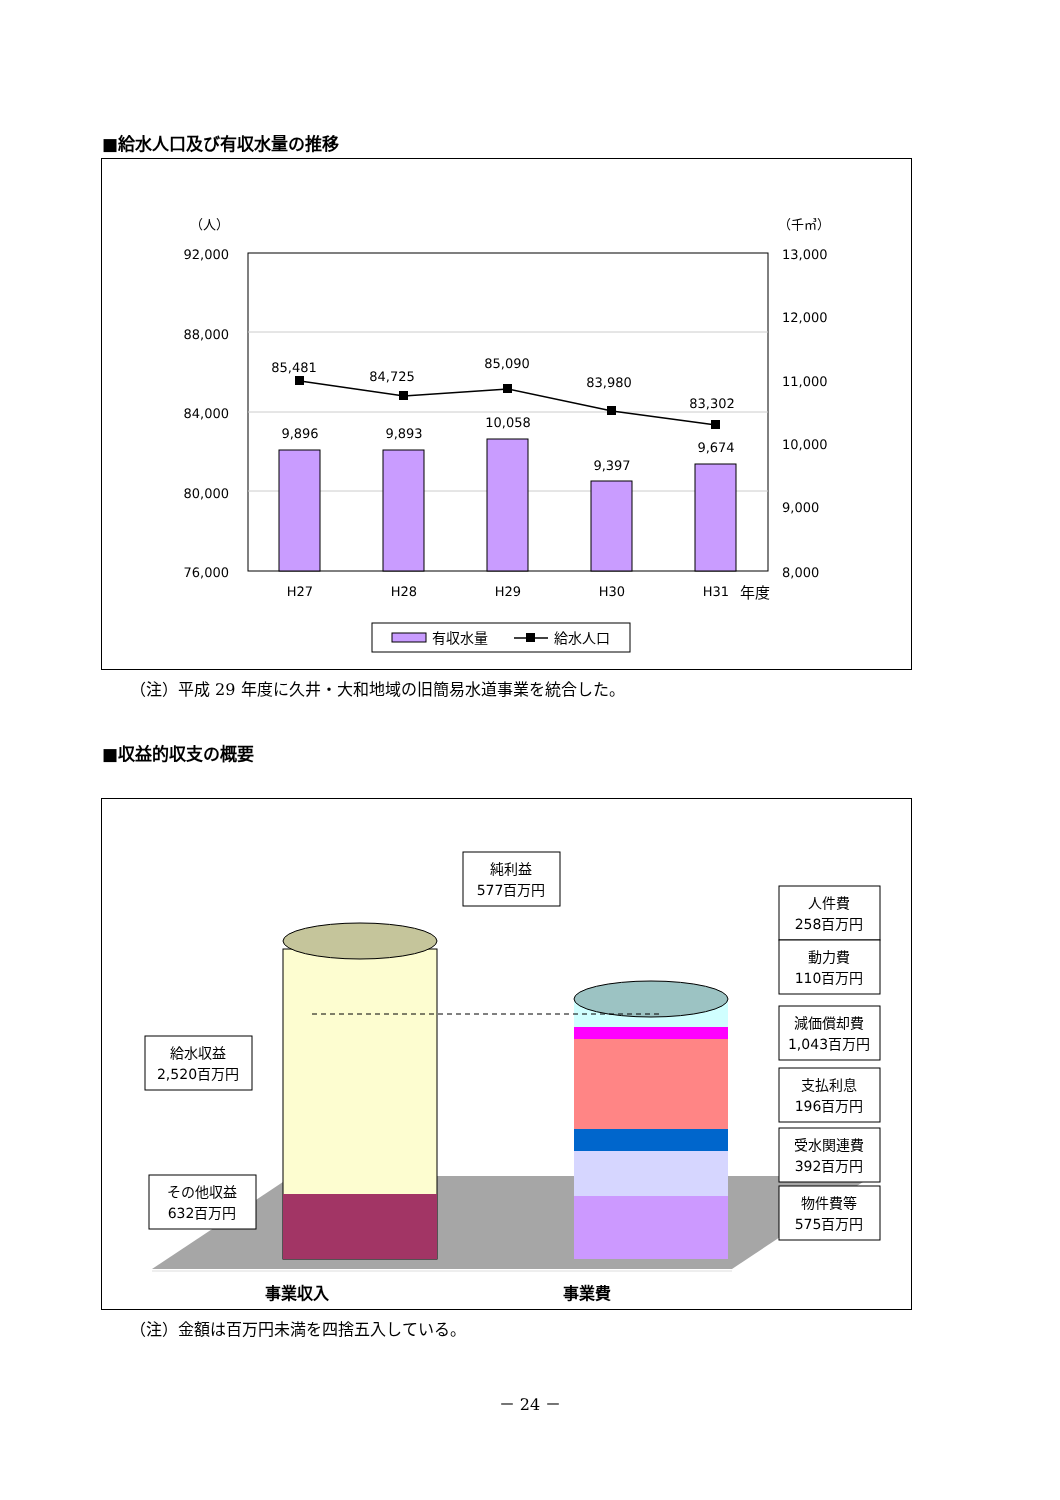■給水人口及び有収水量の推移
（人）
（千㎥）
92,000
88,000
84,000
80,000
76,000
13,000
12,000
11,000
10,000
9,000
8,000
85,481
84,725
85,090
83,980
83,302
9,896
9,893
10,058
9,397
9,674
H27
H28
H29
H30
H31
年度
有収水量
給水人口
（注）平成 29 年度に久井・大和地域の旧簡易水道事業を統合した。
■収益的収支の概要
純利益
577百万円
給水収益
2,520百万円
その他収益
632百万円
人件費
258百万円
動力費
110百万円
減価償却費
1,043百万円
支払利息
196百万円
受水関連費
392百万円
物件費等
575百万円
事業収入
事業費
（注）金額は百万円未満を四捨五入している。
－ 24 －